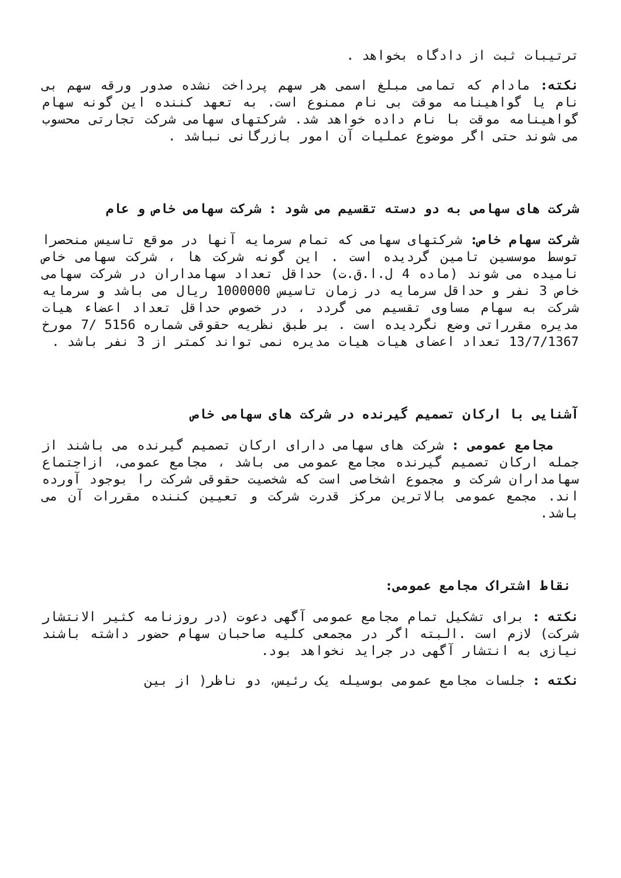ترتیبات ثبت از دادگاه بخواهد .
نکته: مادام که تمامی مبلغ اسمی هر سهم پرداخت نشده صدور ورقه سهم بی نام یا گواهینامه موقت بی نام ممنوع است. به تعهد کننده این گونه سهام گواهینامه موقت با نام داده خواهد شد. شرکتهای سهامی شرکت تجارتی محسوب می شوند حتی اگر موضوع عملیات آن امور بازرگانی نباشد .
شرکت های سهامی به دو دسته تقسیم می شود : شرکت سهامی خاص و عام
شرکت سهام خاص: شرکتهای سهامی که تمام سرمایه آنها در موقع تاسیس منحصرا توسط موسسین تامین گردیده است . این گونه شرکت ها ، شرکت سهامی خاص نامیده می شوند (ماده 4 ل.ا.ق.ت) حداقل تعداد سهامداران در شرکت سهامی خاص 3 نفر و حداقل سرمایه در زمان تاسیس 1000000 ریال می باشد و سرمایه شرکت به سهام مساوی تقسیم می گردد ، در خصوص حداقل تعداد اعضاء هیات مدیره مقرراتی وضع نگردیده است . بر طبق نظریه حقوقی شماره 5156 /7 مورخ 13/7/1367 تعداد اعضای هیات هیات مدیره نمی تواند کمتر از 3 نفر باشد .
آشنایی با ارکان تصمیم گیرنده در شرکت های سهامی خاص
مجامع عمومی : شرکت های سهامی دارای ارکان تصمیم گیرنده می باشند از جمله ارکان تصمیم گیرنده مجامع عمومی می باشد ، مجامع عمومی، ازاجتماع سهامداران شرکت و مجموع اشخاصی است که شخصیت حقوقی شرکت را بوجود آورده اند. مجمع عمومی بالاترین مرکز قدرت شرکت و تعیین کننده مقررات آن می باشد.
نقاط اشتراک مجامع عمومی:
نکته : برای تشکیل تمام مجامع عمومی آگهی دعوت (در روزنامه کثیر الانتشار شرکت) لازم است .البته اگر در مجمعی کلیه صاحبان سهام حضور داشته باشند نیازی به انتشار آگهی در جراید نخواهد بود.
نکته : جلسات مجامع عمومی بوسیله یک رئیس، دو ناظر( از بین